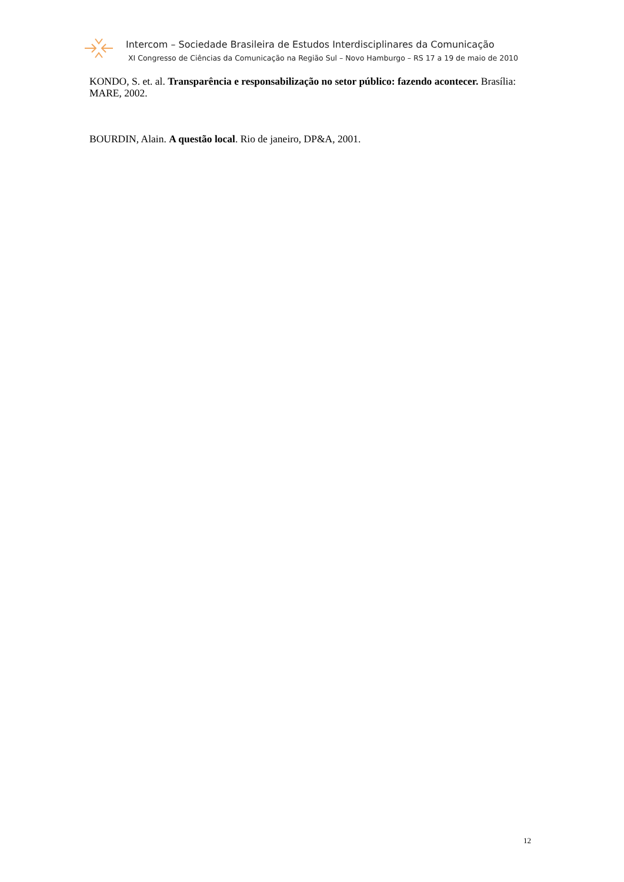Intercom – Sociedade Brasileira de Estudos Interdisciplinares da Comunicação
XI Congresso de Ciências da Comunicação na Região Sul – Novo Hamburgo – RS 17 a 19 de maio de 2010
KONDO, S. et. al. Transparência e responsabilização no setor público: fazendo acontecer. Brasília: MARE, 2002.
BOURDIN, Alain. A questão local. Rio de janeiro, DP&A, 2001.
12